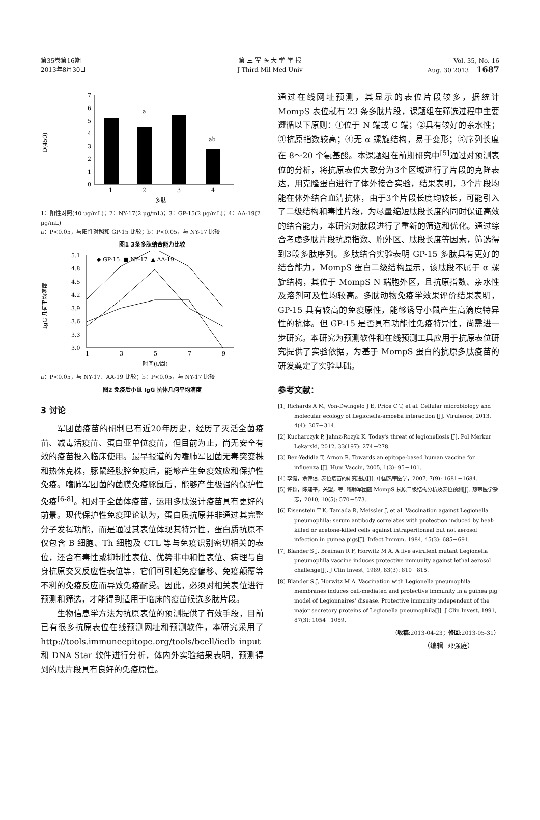第35卷第16期
2013年8月30日
第 三 军 医 大 学 学 报
J Third Mil Med Univ
Vol. 35, No. 16
Aug. 30 2013 1687
D(450)
0
1
2
3
4
5
6
7
a
ab
1
2
3
4
多肽
1：阳性对照(40 μg/mL)；2：NY-17(2 μg/mL)；3：GP-15(2 μg/mL)；4：AA-19(2 μg/mL)
a：P<0.05，与阳性对照和 GP-15 比较；b：P<0.05，与 NY-17 比较
图1 3条多肽结合能力比较
IgG 几何平均滴度
3.0
3.3
3.6
3.9
4.2
4.5
4.8
5.1
1
3
5
7
9
时间(t/周)
◆ GP-15 ■ NY-17 ▲ AA-19
a：P<0.05，与 NY-17、AA-19 比较；b：P<0.05，与 NY-17 比较
图2 免疫后小鼠 IgG 抗体几何平均滴度
3 讨论
军团菌疫苗的研制已有近20年历史，经历了灭活全菌疫苗、减毒活疫苗、蛋白亚单位疫苗，但目前为止，尚无安全有效的疫苗投入临床使用。最早报道的为嗜肺军团菌无毒突变株和热休克株，豚鼠经腹腔免疫后，能够产生免疫效应和保护性免疫。嗜肺军团菌的菌膜免疫豚鼠后，能够产生极强的保护性免疫<sup>[6-8]</sup>。相对于全菌体疫苗，运用多肽设计疫苗具有更好的前景。现代保护性免疫理论认为，蛋白质抗原并非通过其完整分子发挥功能，而是通过其表位体现其特异性，蛋白质抗原不仅包含 B 细胞、Th 细胞及 CTL 等与免疫识别密切相关的表位，还含有毒性或抑制性表位、优势非中和性表位、病理与自身抗原交叉反应性表位等，它们可引起免疫偏移、免疫颠覆等不利的免疫反应而导致免疫耐受。因此，必须对相关表位进行预测和筛选，才能得到适用于临床的疫苗候选多肽片段。
生物信息学方法为抗原表位的预测提供了有效手段，目前已有很多抗原表位在线预测网址和预测软件，本研究采用了 http://tools.immuneepitope.org/tools/bcell/iedb_input 和 DNA Star 软件进行分析，体内外实验结果表明，预测得到的肽片段具有良好的免疫原性。
通过在线网址预测，其显示的表位片段较多，据统计 MompS 表位就有 23 条多肽片段，课题组在筛选过程中主要遵循以下原则：①位于 N 端或 C 端；②具有较好的亲水性；③抗原指数较高；④无 α 螺旋结构，易于变形；⑤序列长度在 8～20 个氨基酸。本课题组在前期研究中<sup>[5]</sup>通过对预测表位的分析，将抗原表位大致分为3个区域进行了片段的克隆表达，用克隆蛋白进行了体外接合实验，结果表明，3个片段均能在体外结合血清抗体，由于3个片段长度均较长，可能引入了二级结构和毒性片段，为尽量缩短肽段长度的同时保证高效的结合能力，本研究对肽段进行了重新的筛选和优化。通过综合考虑多肽片段抗原指数、胞外区、肽段长度等因素，筛选得到3段多肽序列。多肽结合实验表明 GP-15 多肽具有更好的结合能力，MompS 蛋白二级结构显示，该肽段不属于 α 螺旋结构，其位于 MompS N 端胞外区，且抗原指数、亲水性及溶剂可及性均较高。多肽动物免疫学效果评价结果表明，GP-15 具有较高的免疫原性，能够诱导小鼠产生高滴度特异性的抗体。但 GP-15 是否具有功能性免疫特异性，尚需进一步研究。本研究为预测软件和在线预测工具应用于抗原表位研究提供了实验依据，为基于 MompS 蛋白的抗原多肽疫苗的研发奠定了实验基础。
参考文献：
[1] Richards A M, Von-Dwingelo J E, Price C T, et al. Cellular microbiology and molecular ecology of Legionella-amoeba interaction [J]. Virulence, 2013, 4(4): 307－314.
[2] Kucharczyk P, Jahnz-Rozyk K. Today's threat of legionellosis [J]. Pol Merkur Lekarski, 2012, 33(197): 274－278.
[3] Ben-Yedidia T, Arnon R. Towards an epitope-based human vaccine for influenza [J]. Hum Vaccin, 2005, 1(3): 95－101.
[4] 李健，余传信. 表位疫苗的研究进展[J]. 中国热带医学，2007, 7(9): 1681－1684.
[5] 许颖，陈建平，关望，等. 嗜肺军团菌 MompS 抗原二级结构分析及表位预测[J]. 热带医学杂志，2010, 10(5): 570－573.
[6] Eisenstein T K, Tamada R, Meissler J, et al. Vaccination against Legionella pneumophila: serum antibody correlates with protection induced by heat-killed or acetone-killed cells against intraperitoneal but not aerosol infection in guinea pigs[J]. Infect Immun, 1984, 45(3): 685－691.
[7] Blander S J, Breiman R F, Horwitz M A. A live avirulent mutant Legionella pneumophila vaccine induces protective immunity against lethal aerosol challenge[J]. J Clin Invest, 1989, 83(3): 810－815.
[8] Blander S J, Horwitz M A. Vaccination with Legionella pneumophila membranes induces cell-mediated and protective immunity in a guinea pig model of Legionnaires' disease. Protective immunity independent of the major secretory proteins of Legionella pneumophila[J]. J Clin Invest, 1991, 87(3): 1054－1059.
（收稿:2013-04-23；修回:2013-05-31）
（编辑 邓强庭）